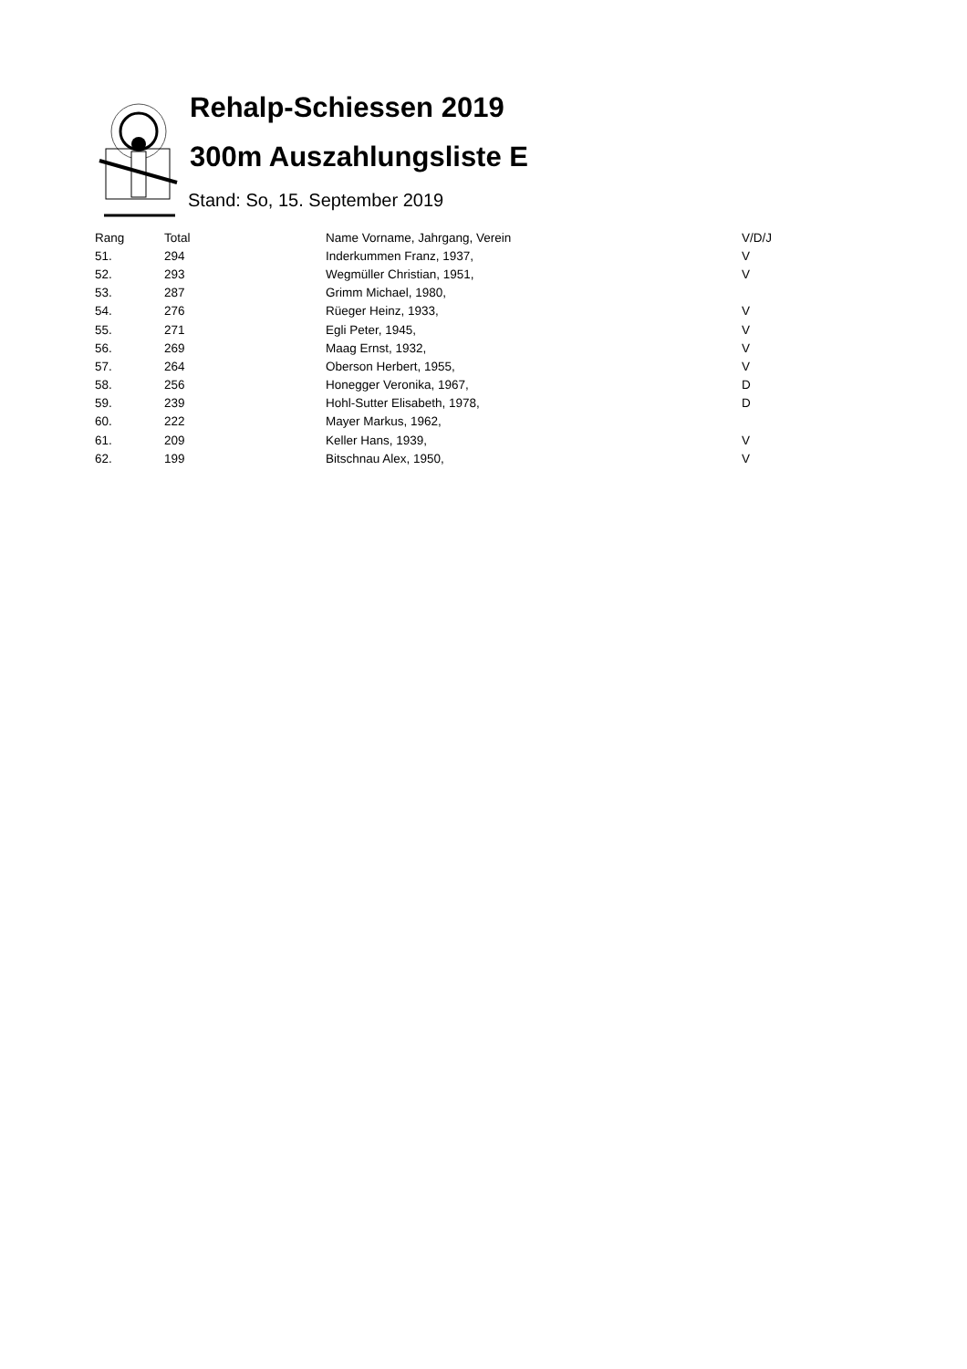Rehalp-Schiessen 2019
300m Auszahlungsliste E
Stand: So, 15. September 2019
| Rang | Total | Name Vorname, Jahrgang, Verein | V/D/J |
| --- | --- | --- | --- |
| 51. | 294 | Inderkummen Franz, 1937, | V |
| 52. | 293 | Wegmüller Christian, 1951, | V |
| 53. | 287 | Grimm Michael, 1980, | |
| 54. | 276 | Rüeger Heinz, 1933, | V |
| 55. | 271 | Egli Peter, 1945, | V |
| 56. | 269 | Maag Ernst, 1932, | V |
| 57. | 264 | Oberson Herbert, 1955, | V |
| 58. | 256 | Honegger Veronika, 1967, | D |
| 59. | 239 | Hohl-Sutter Elisabeth, 1978, | D |
| 60. | 222 | Mayer Markus, 1962, | |
| 61. | 209 | Keller Hans, 1939, | V |
| 62. | 199 | Bitschnau Alex, 1950, | V |